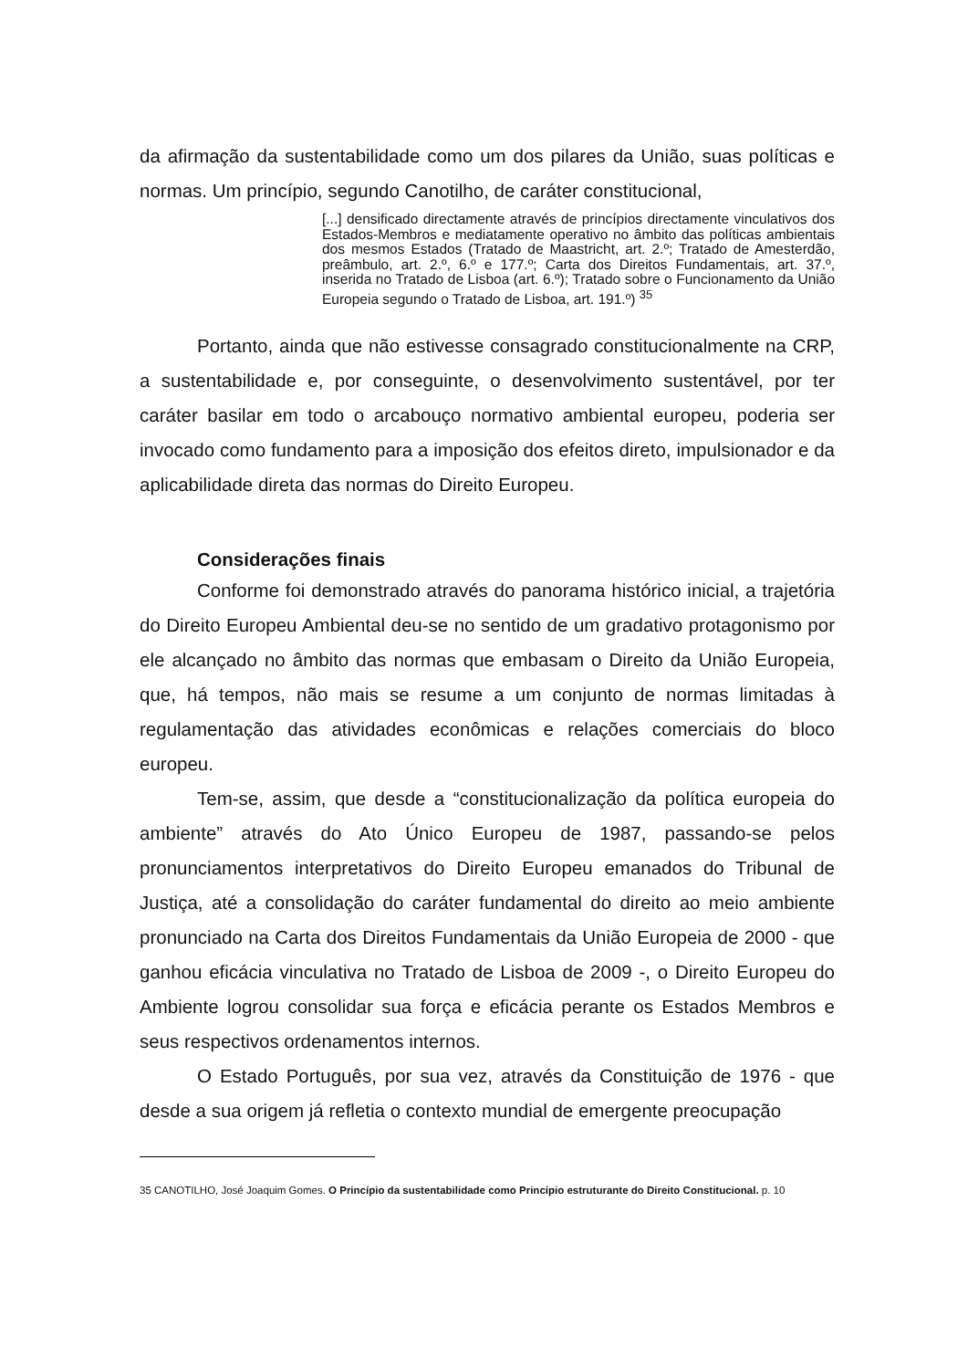da afirmação da sustentabilidade como um dos pilares da União, suas políticas e normas. Um princípio, segundo Canotilho, de caráter constitucional,
[...] densificado directamente através de princípios directamente vinculativos dos Estados-Membros e mediatamente operativo no âmbito das políticas ambientais dos mesmos Estados (Tratado de Maastricht, art. 2.º; Tratado de Amesterdão, preâmbulo, art. 2.º, 6.º e 177.º; Carta dos Direitos Fundamentais, art. 37.º, inserida no Tratado de Lisboa (art. 6.º); Tratado sobre o Funcionamento da União Europeia segundo o Tratado de Lisboa, art. 191.º) <sup>35</sup>
Portanto, ainda que não estivesse consagrado constitucionalmente na CRP, a sustentabilidade e, por conseguinte, o desenvolvimento sustentável, por ter caráter basilar em todo o arcabouço normativo ambiental europeu, poderia ser invocado como fundamento para a imposição dos efeitos direto, impulsionador e da aplicabilidade direta das normas do Direito Europeu.
Considerações finais
Conforme foi demonstrado através do panorama histórico inicial, a trajetória do Direito Europeu Ambiental deu-se no sentido de um gradativo protagonismo por ele alcançado no âmbito das normas que embasam o Direito da União Europeia, que, há tempos, não mais se resume a um conjunto de normas limitadas à regulamentação das atividades econômicas e relações comerciais do bloco europeu.
Tem-se, assim, que desde a “constitucionalização da política europeia do ambiente” através do Ato Único Europeu de 1987, passando-se pelos pronunciamentos interpretativos do Direito Europeu emanados do Tribunal de Justiça, até a consolidação do caráter fundamental do direito ao meio ambiente pronunciado na Carta dos Direitos Fundamentais da União Europeia de 2000 - que ganhou eficácia vinculativa no Tratado de Lisboa de 2009 -, o Direito Europeu do Ambiente logrou consolidar sua força e eficácia perante os Estados Membros e seus respectivos ordenamentos internos.
O Estado Português, por sua vez, através da Constituição de 1976 - que desde a sua origem já refletia o contexto mundial de emergente preocupação
35 CANOTILHO, José Joaquim Gomes. O Princípio da sustentabilidade como Princípio estruturante do Direito Constitucional. p. 10